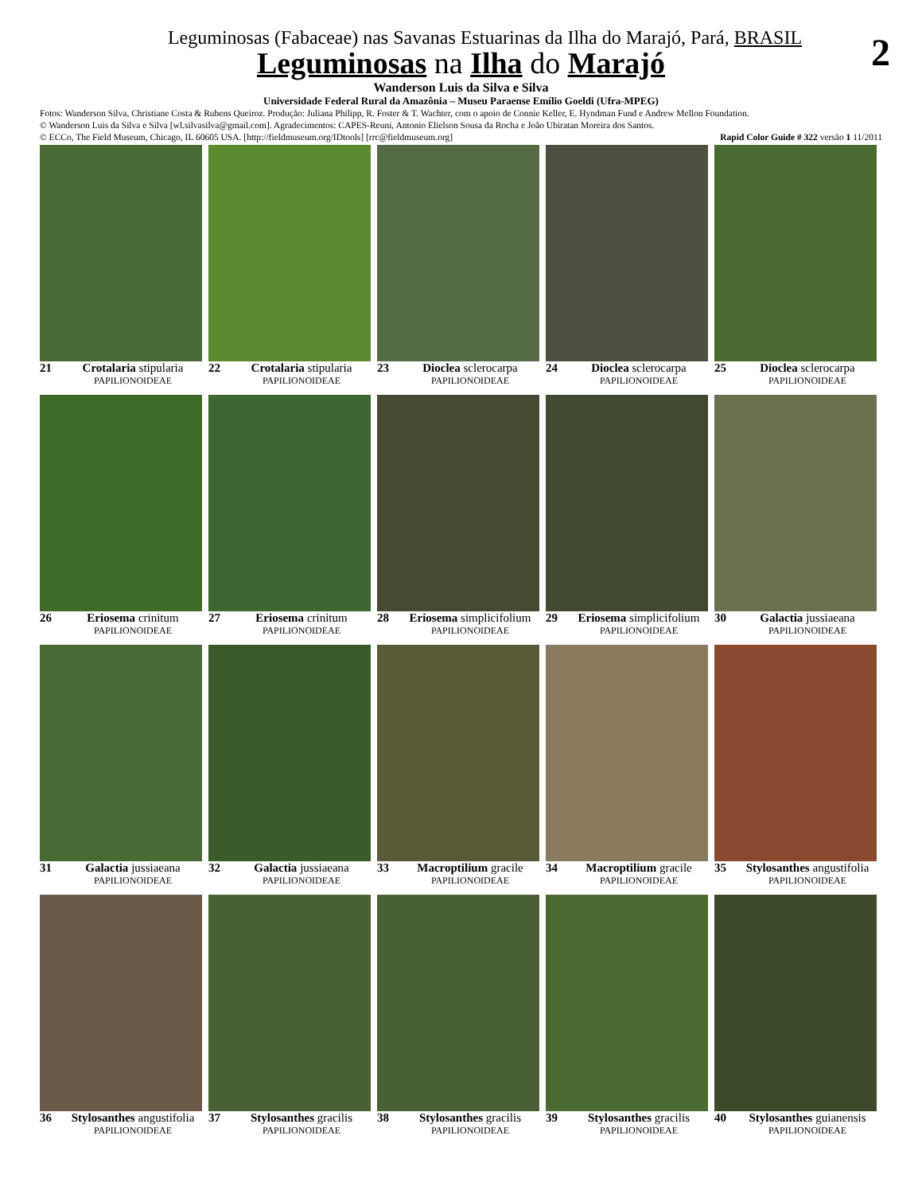2
Leguminosas (Fabaceae) nas Savanas Estuarinas da Ilha do Marajó, Pará, BRASIL
Leguminosas na Ilha do Marajó
Wanderson Luis da Silva e Silva
Universidade Federal Rural da Amazônia – Museu Paraense Emílio Goeldi (Ufra-MPEG)
Fotos: Wanderson Silva, Christiane Costa & Rubens Queiroz. Produção: Juliana Philipp, R. Foster & T. Wachter, com o apoio de Connie Keller, E. Hyndman Fund e Andrew Mellon Foundation.
© Wanderson Luis da Silva e Silva [wl.silvasilva@gmail.com]. Agradecimentos: CAPES-Reuni, Antonio Elielson Sousa da Rocha e João Ubiratan Moreira dos Santos.
© ECCo, The Field Museum, Chicago, IL 60605 USA. [http://fieldmuseum.org/IDtools] [rrc@fieldmuseum.org] Rapid Color Guide # 322 versão 1 11/2011
21 Crotalaria stipularia
PAPILIONOIDEAE
22 Crotalaria stipularia
PAPILIONOIDEAE
23 Dioclea sclerocarpa
PAPILIONOIDEAE
24 Dioclea sclerocarpa
PAPILIONOIDEAE
25 Dioclea sclerocarpa
PAPILIONOIDEAE
26 Eriosema crinitum
PAPILIONOIDEAE
27 Eriosema crinitum
PAPILIONOIDEAE
28 Eriosema simplicifolium
PAPILIONOIDEAE
29 Eriosema simplicifolium
PAPILIONOIDEAE
30 Galactia jussiaeana
PAPILIONOIDEAE
31 Galactia jussiaeana
PAPILIONOIDEAE
32 Galactia jussiaeana
PAPILIONOIDEAE
33 Macroptilium gracile
PAPILIONOIDEAE
34 Macroptilium gracile
PAPILIONOIDEAE
35 Stylosanthes angustifolia
PAPILIONOIDEAE
36 Stylosanthes angustifolia
PAPILIONOIDEAE
37 Stylosanthes gracilis
PAPILIONOIDEAE
38 Stylosanthes gracilis
PAPILIONOIDEAE
39 Stylosanthes gracilis
PAPILIONOIDEAE
40 Stylosanthes guianensis
PAPILIONOIDEAE